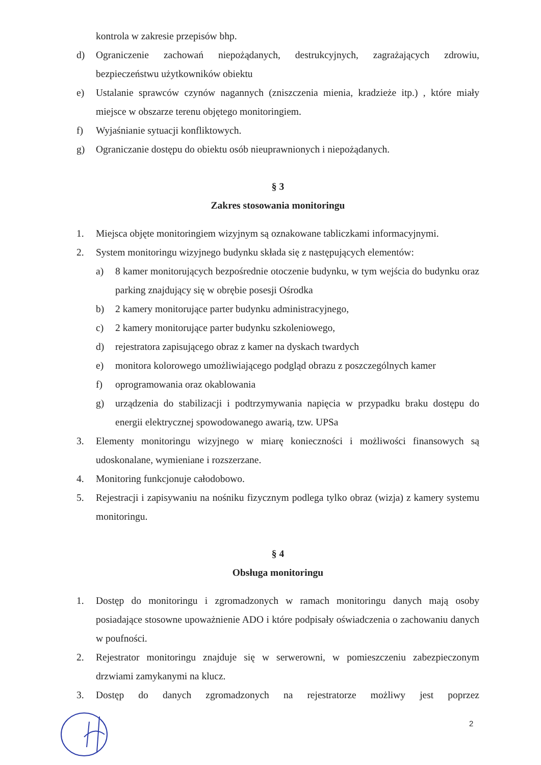kontrola w zakresie przepisów bhp.
d) Ograniczenie zachowań niepożądanych, destrukcyjnych, zagrażających zdrowiu, bezpieczeństwu użytkowników obiektu
e) Ustalanie sprawców czynów nagannych (zniszczenia mienia, kradzieże itp.) , które miały miejsce w obszarze terenu objętego monitoringiem.
f) Wyjaśnianie sytuacji konfliktowych.
g) Ograniczanie dostępu do obiektu osób nieuprawnionych i niepożądanych.
§ 3
Zakres stosowania monitoringu
1. Miejsca objęte monitoringiem wizyjnym są oznakowane tabliczkami informacyjnymi.
2. System monitoringu wizyjnego budynku składa się z następujących elementów:
a) 8 kamer monitorujących bezpośrednie otoczenie budynku, w tym wejścia do budynku oraz parking znajdujący się w obrębie posesji Ośrodka
b) 2 kamery monitorujące parter budynku administracyjnego,
c) 2 kamery monitorujące parter budynku szkoleniowego,
d) rejestratora zapisującego obraz z kamer na dyskach twardych
e) monitora kolorowego umożliwiającego podgląd obrazu z poszczególnych kamer
f) oprogramowania oraz okablowania
g) urządzenia do stabilizacji i podtrzymywania napięcia w przypadku braku dostępu do energii elektrycznej spowodowanego awarią, tzw. UPSa
3. Elementy monitoringu wizyjnego w miarę konieczności i możliwości finansowych są udoskonalane, wymieniane i rozszerzane.
4. Monitoring funkcjonuje całodobowo.
5. Rejestracji i zapisywaniu na nośniku fizycznym podlega tylko obraz (wizja) z kamery systemu monitoringu.
§ 4
Obsługa monitoringu
1. Dostęp do monitoringu i zgromadzonych w ramach monitoringu danych mają osoby posiadające stosowne upoważnienie ADO i które podpisały oświadczenia o zachowaniu danych w poufności.
2. Rejestrator monitoringu znajduje się w serwerowni, w pomieszczeniu zabezpieczonym drzwiami zamykanymi na klucz.
3. Dostęp do danych zgromadzonych na rejestratorze możliwy jest poprzez
2